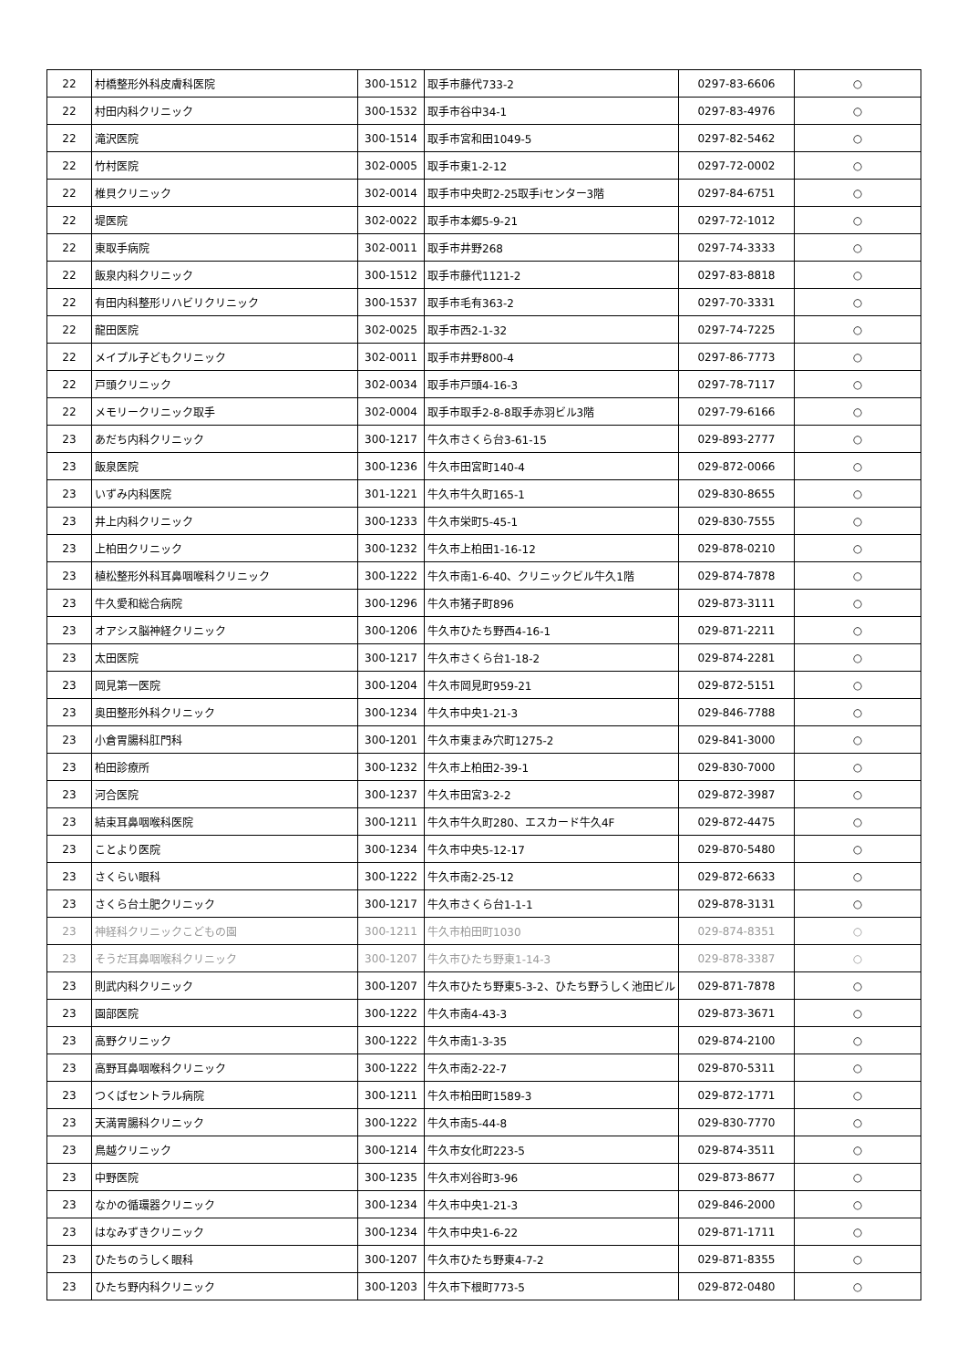| 22 | 村橋整形外科皮膚科医院 | 300-1512 | 取手市藤代733-2 | 0297-83-6606 | ○ |
| 22 | 村田内科クリニック | 300-1532 | 取手市谷中34-1 | 0297-83-4976 | ○ |
| 22 | 滝沢医院 | 300-1514 | 取手市宮和田1049-5 | 0297-82-5462 | ○ |
| 22 | 竹村医院 | 302-0005 | 取手市東1-2-12 | 0297-72-0002 | ○ |
| 22 | 椎貝クリニック | 302-0014 | 取手市中央町2-25取手iセンター3階 | 0297-84-6751 | ○ |
| 22 | 堤医院 | 302-0022 | 取手市本郷5-9-21 | 0297-72-1012 | ○ |
| 22 | 東取手病院 | 302-0011 | 取手市井野268 | 0297-74-3333 | ○ |
| 22 | 飯泉内科クリニック | 300-1512 | 取手市藤代1121-2 | 0297-83-8818 | ○ |
| 22 | 有田内科整形リハビリクリニック | 300-1537 | 取手市毛有363-2 | 0297-70-3331 | ○ |
| 22 | 龍田医院 | 302-0025 | 取手市西2-1-32 | 0297-74-7225 | ○ |
| 22 | メイプル子どもクリニック | 302-0011 | 取手市井野800-4 | 0297-86-7773 | ○ |
| 22 | 戸頭クリニック | 302-0034 | 取手市戸頭4-16-3 | 0297-78-7117 | ○ |
| 22 | メモリークリニック取手 | 302-0004 | 取手市取手2-8-8取手赤羽ビル3階 | 0297-79-6166 | ○ |
| 23 | あだち内科クリニック | 300-1217 | 牛久市さくら台3-61-15 | 029-893-2777 | ○ |
| 23 | 飯泉医院 | 300-1236 | 牛久市田宮町140-4 | 029-872-0066 | ○ |
| 23 | いずみ内科医院 | 301-1221 | 牛久市牛久町165-1 | 029-830-8655 | ○ |
| 23 | 井上内科クリニック | 300-1233 | 牛久市栄町5-45-1 | 029-830-7555 | ○ |
| 23 | 上柏田クリニック | 300-1232 | 牛久市上柏田1-16-12 | 029-878-0210 | ○ |
| 23 | 植松整形外科耳鼻咽喉科クリニック | 300-1222 | 牛久市南1-6-40、クリニックビル牛久1階 | 029-874-7878 | ○ |
| 23 | 牛久愛和総合病院 | 300-1296 | 牛久市猪子町896 | 029-873-3111 | ○ |
| 23 | オアシス脳神経クリニック | 300-1206 | 牛久市ひたち野西4-16-1 | 029-871-2211 | ○ |
| 23 | 太田医院 | 300-1217 | 牛久市さくら台1-18-2 | 029-874-2281 | ○ |
| 23 | 岡見第一医院 | 300-1204 | 牛久市岡見町959-21 | 029-872-5151 | ○ |
| 23 | 奥田整形外科クリニック | 300-1234 | 牛久市中央1-21-3 | 029-846-7788 | ○ |
| 23 | 小倉胃腸科肛門科 | 300-1201 | 牛久市東まみ穴町1275-2 | 029-841-3000 | ○ |
| 23 | 柏田診療所 | 300-1232 | 牛久市上柏田2-39-1 | 029-830-7000 | ○ |
| 23 | 河合医院 | 300-1237 | 牛久市田宮3-2-2 | 029-872-3987 | ○ |
| 23 | 結束耳鼻咽喉科医院 | 300-1211 | 牛久市牛久町280、エスカード牛久4F | 029-872-4475 | ○ |
| 23 | ことより医院 | 300-1234 | 牛久市中央5-12-17 | 029-870-5480 | ○ |
| 23 | さくらい眼科 | 300-1222 | 牛久市南2-25-12 | 029-872-6633 | ○ |
| 23 | さくら台土肥クリニック | 300-1217 | 牛久市さくら台1-1-1 | 029-878-3131 | ○ |
| 23 | 神経科クリニックこどもの園 | 300-1211 | 牛久市柏田町1030 | 029-874-8351 | ○ |
| 23 | そうだ耳鼻咽喉科クリニック | 300-1207 | 牛久市ひたち野東1-14-3 | 029-878-3387 | ○ |
| 23 | 則武内科クリニック | 300-1207 | 牛久市ひたち野東5-3-2、ひたち野うしく池田ビル | 029-871-7878 | ○ |
| 23 | 園部医院 | 300-1222 | 牛久市南4-43-3 | 029-873-3671 | ○ |
| 23 | 高野クリニック | 300-1222 | 牛久市南1-3-35 | 029-874-2100 | ○ |
| 23 | 高野耳鼻咽喉科クリニック | 300-1222 | 牛久市南2-22-7 | 029-870-5311 | ○ |
| 23 | つくばセントラル病院 | 300-1211 | 牛久市柏田町1589-3 | 029-872-1771 | ○ |
| 23 | 天満胃腸科クリニック | 300-1222 | 牛久市南5-44-8 | 029-830-7770 | ○ |
| 23 | 鳥越クリニック | 300-1214 | 牛久市女化町223-5 | 029-874-3511 | ○ |
| 23 | 中野医院 | 300-1235 | 牛久市刈谷町3-96 | 029-873-8677 | ○ |
| 23 | なかの循環器クリニック | 300-1234 | 牛久市中央1-21-3 | 029-846-2000 | ○ |
| 23 | はなみずきクリニック | 300-1234 | 牛久市中央1-6-22 | 029-871-1711 | ○ |
| 23 | ひたちのうしく眼科 | 300-1207 | 牛久市ひたち野東4-7-2 | 029-871-8355 | ○ |
| 23 | ひたち野内科クリニック | 300-1203 | 牛久市下根町773-5 | 029-872-0480 | ○ |